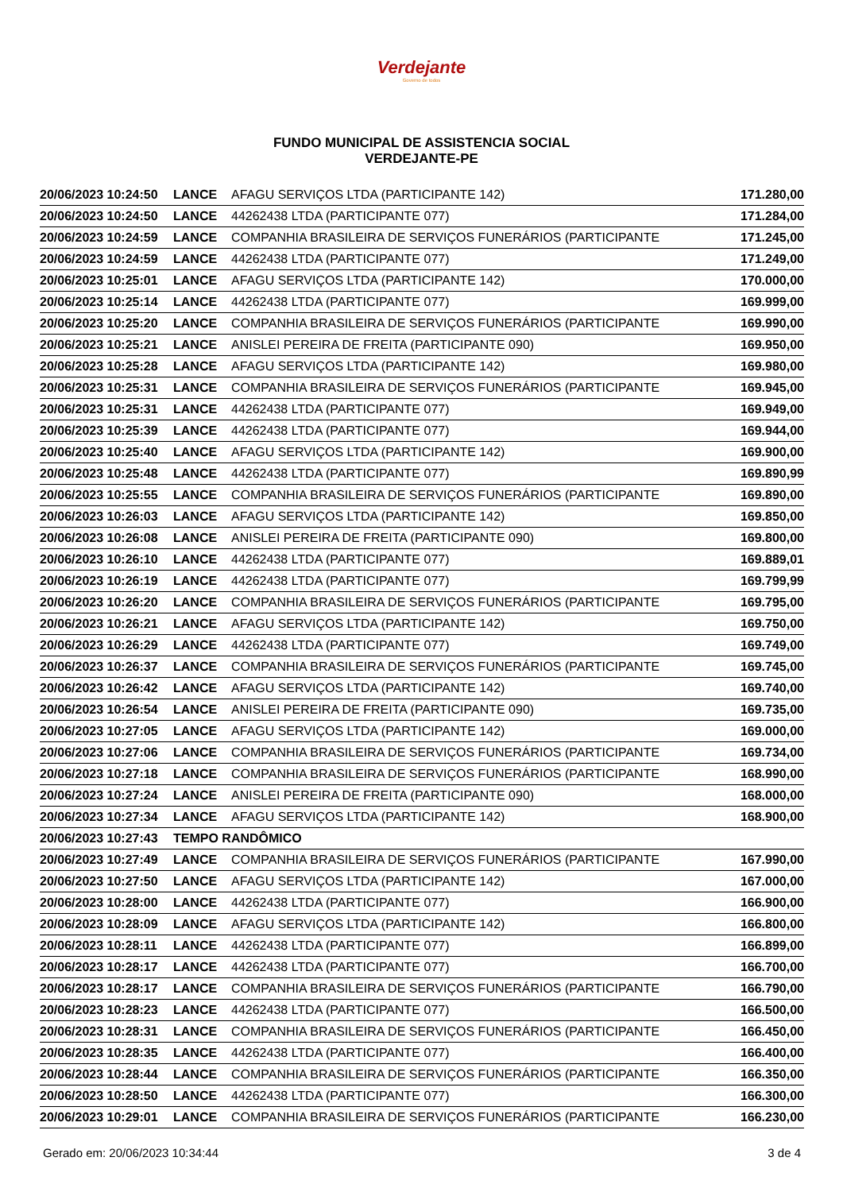Verdejante
Governo de todos
FUNDO MUNICIPAL DE ASSISTENCIA SOCIAL
VERDEJANTE-PE
| 20/06/2023 10:24:50 | LANCE | AFAGU SERVIÇOS LTDA (PARTICIPANTE 142) | 171.280,00 |
| 20/06/2023 10:24:50 | LANCE | 44262438 LTDA (PARTICIPANTE 077) | 171.284,00 |
| 20/06/2023 10:24:59 | LANCE | COMPANHIA BRASILEIRA DE SERVIÇOS FUNERÁRIOS (PARTICIPANTE | 171.245,00 |
| 20/06/2023 10:24:59 | LANCE | 44262438 LTDA (PARTICIPANTE 077) | 171.249,00 |
| 20/06/2023 10:25:01 | LANCE | AFAGU SERVIÇOS LTDA (PARTICIPANTE 142) | 170.000,00 |
| 20/06/2023 10:25:14 | LANCE | 44262438 LTDA (PARTICIPANTE 077) | 169.999,00 |
| 20/06/2023 10:25:20 | LANCE | COMPANHIA BRASILEIRA DE SERVIÇOS FUNERÁRIOS (PARTICIPANTE | 169.990,00 |
| 20/06/2023 10:25:21 | LANCE | ANISLEI PEREIRA DE FREITA (PARTICIPANTE 090) | 169.950,00 |
| 20/06/2023 10:25:28 | LANCE | AFAGU SERVIÇOS LTDA (PARTICIPANTE 142) | 169.980,00 |
| 20/06/2023 10:25:31 | LANCE | COMPANHIA BRASILEIRA DE SERVIÇOS FUNERÁRIOS (PARTICIPANTE | 169.945,00 |
| 20/06/2023 10:25:31 | LANCE | 44262438 LTDA (PARTICIPANTE 077) | 169.949,00 |
| 20/06/2023 10:25:39 | LANCE | 44262438 LTDA (PARTICIPANTE 077) | 169.944,00 |
| 20/06/2023 10:25:40 | LANCE | AFAGU SERVIÇOS LTDA (PARTICIPANTE 142) | 169.900,00 |
| 20/06/2023 10:25:48 | LANCE | 44262438 LTDA (PARTICIPANTE 077) | 169.890,99 |
| 20/06/2023 10:25:55 | LANCE | COMPANHIA BRASILEIRA DE SERVIÇOS FUNERÁRIOS (PARTICIPANTE | 169.890,00 |
| 20/06/2023 10:26:03 | LANCE | AFAGU SERVIÇOS LTDA (PARTICIPANTE 142) | 169.850,00 |
| 20/06/2023 10:26:08 | LANCE | ANISLEI PEREIRA DE FREITA (PARTICIPANTE 090) | 169.800,00 |
| 20/06/2023 10:26:10 | LANCE | 44262438 LTDA (PARTICIPANTE 077) | 169.889,01 |
| 20/06/2023 10:26:19 | LANCE | 44262438 LTDA (PARTICIPANTE 077) | 169.799,99 |
| 20/06/2023 10:26:20 | LANCE | COMPANHIA BRASILEIRA DE SERVIÇOS FUNERÁRIOS (PARTICIPANTE | 169.795,00 |
| 20/06/2023 10:26:21 | LANCE | AFAGU SERVIÇOS LTDA (PARTICIPANTE 142) | 169.750,00 |
| 20/06/2023 10:26:29 | LANCE | 44262438 LTDA (PARTICIPANTE 077) | 169.749,00 |
| 20/06/2023 10:26:37 | LANCE | COMPANHIA BRASILEIRA DE SERVIÇOS FUNERÁRIOS (PARTICIPANTE | 169.745,00 |
| 20/06/2023 10:26:42 | LANCE | AFAGU SERVIÇOS LTDA (PARTICIPANTE 142) | 169.740,00 |
| 20/06/2023 10:26:54 | LANCE | ANISLEI PEREIRA DE FREITA (PARTICIPANTE 090) | 169.735,00 |
| 20/06/2023 10:27:05 | LANCE | AFAGU SERVIÇOS LTDA (PARTICIPANTE 142) | 169.000,00 |
| 20/06/2023 10:27:06 | LANCE | COMPANHIA BRASILEIRA DE SERVIÇOS FUNERÁRIOS (PARTICIPANTE | 169.734,00 |
| 20/06/2023 10:27:18 | LANCE | COMPANHIA BRASILEIRA DE SERVIÇOS FUNERÁRIOS (PARTICIPANTE | 168.990,00 |
| 20/06/2023 10:27:24 | LANCE | ANISLEI PEREIRA DE FREITA (PARTICIPANTE 090) | 168.000,00 |
| 20/06/2023 10:27:34 | LANCE | AFAGU SERVIÇOS LTDA (PARTICIPANTE 142) | 168.900,00 |
| 20/06/2023 10:27:43 | TEMPO RANDÔMICO | | |
| 20/06/2023 10:27:49 | LANCE | COMPANHIA BRASILEIRA DE SERVIÇOS FUNERÁRIOS (PARTICIPANTE | 167.990,00 |
| 20/06/2023 10:27:50 | LANCE | AFAGU SERVIÇOS LTDA (PARTICIPANTE 142) | 167.000,00 |
| 20/06/2023 10:28:00 | LANCE | 44262438 LTDA (PARTICIPANTE 077) | 166.900,00 |
| 20/06/2023 10:28:09 | LANCE | AFAGU SERVIÇOS LTDA (PARTICIPANTE 142) | 166.800,00 |
| 20/06/2023 10:28:11 | LANCE | 44262438 LTDA (PARTICIPANTE 077) | 166.899,00 |
| 20/06/2023 10:28:17 | LANCE | 44262438 LTDA (PARTICIPANTE 077) | 166.700,00 |
| 20/06/2023 10:28:17 | LANCE | COMPANHIA BRASILEIRA DE SERVIÇOS FUNERÁRIOS (PARTICIPANTE | 166.790,00 |
| 20/06/2023 10:28:23 | LANCE | 44262438 LTDA (PARTICIPANTE 077) | 166.500,00 |
| 20/06/2023 10:28:31 | LANCE | COMPANHIA BRASILEIRA DE SERVIÇOS FUNERÁRIOS (PARTICIPANTE | 166.450,00 |
| 20/06/2023 10:28:35 | LANCE | 44262438 LTDA (PARTICIPANTE 077) | 166.400,00 |
| 20/06/2023 10:28:44 | LANCE | COMPANHIA BRASILEIRA DE SERVIÇOS FUNERÁRIOS (PARTICIPANTE | 166.350,00 |
| 20/06/2023 10:28:50 | LANCE | 44262438 LTDA (PARTICIPANTE 077) | 166.300,00 |
| 20/06/2023 10:29:01 | LANCE | COMPANHIA BRASILEIRA DE SERVIÇOS FUNERÁRIOS (PARTICIPANTE | 166.230,00 |
Gerado em: 20/06/2023 10:34:44 3 de 4